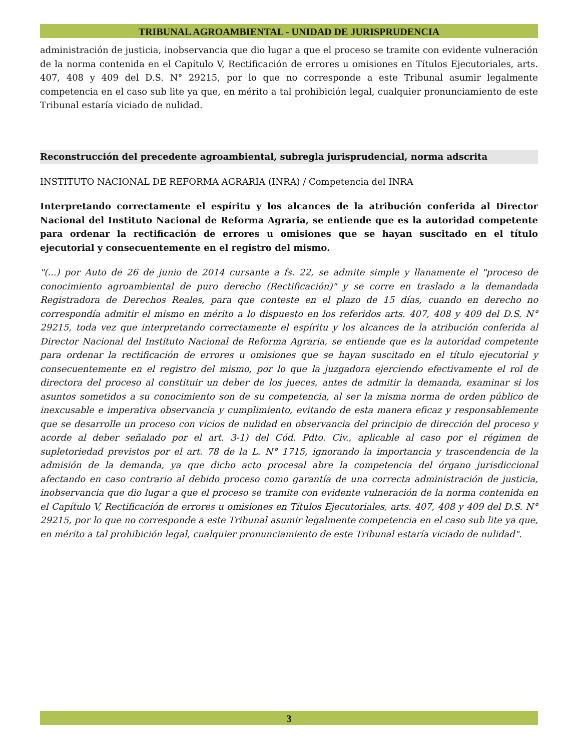TRIBUNAL AGROAMBIENTAL - UNIDAD DE JURISPRUDENCIA
administración de justicia, inobservancia que dio lugar a que el proceso se tramite con evidente vulneración de la norma contenida en el Capítulo V, Rectificación de errores u omisiones en Títulos Ejecutoriales, arts. 407, 408 y 409 del D.S. N° 29215, por lo que no corresponde a este Tribunal asumir legalmente competencia en el caso sub lite ya que, en mérito a tal prohibición legal, cualquier pronunciamiento de este Tribunal estaría viciado de nulidad.
Reconstrucción del precedente agroambiental, subregla jurisprudencial, norma adscrita
INSTITUTO NACIONAL DE REFORMA AGRARIA (INRA) / Competencia del INRA
Interpretando correctamente el espíritu y los alcances de la atribución conferida al Director Nacional del Instituto Nacional de Reforma Agraria, se entiende que es la autoridad competente para ordenar la rectificación de errores u omisiones que se hayan suscitado en el título ejecutorial y consecuentemente en el registro del mismo.
"(...) por Auto de 26 de junio de 2014 cursante a fs. 22, se admite simple y llanamente el "proceso de conocimiento agroambiental de puro derecho (Rectificación)" y se corre en traslado a la demandada Registradora de Derechos Reales, para que conteste en el plazo de 15 días, cuando en derecho no correspondía admitir el mismo en mérito a lo dispuesto en los referidos arts. 407, 408 y 409 del D.S. N° 29215, toda vez que interpretando correctamente el espíritu y los alcances de la atribución conferida al Director Nacional del Instituto Nacional de Reforma Agraria, se entiende que es la autoridad competente para ordenar la rectificación de errores u omisiones que se hayan suscitado en el título ejecutorial y consecuentemente en el registro del mismo, por lo que la juzgadora ejerciendo efectivamente el rol de directora del proceso al constituir un deber de los jueces, antes de admitir la demanda, examinar si los asuntos sometidos a su conocimiento son de su competencia, al ser la misma norma de orden público de inexcusable e imperativa observancia y cumplimiento, evitando de esta manera eficaz y responsablemente que se desarrolle un proceso con vicios de nulidad en observancia del principio de dirección del proceso y acorde al deber señalado por el art. 3-1) del Cód. Pdto. Civ., aplicable al caso por el régimen de supletoriedad previstos por el art. 78 de la L. N° 1715, ignorando la importancia y trascendencia de la admisión de la demanda, ya que dicho acto procesal abre la competencia del órgano jurisdiccional afectando en caso contrario al debido proceso como garantía de una correcta administración de justicia, inobservancia que dio lugar a que el proceso se tramite con evidente vulneración de la norma contenida en el Capítulo V, Rectificación de errores u omisiones en Títulos Ejecutoriales, arts. 407, 408 y 409 del D.S. N° 29215, por lo que no corresponde a este Tribunal asumir legalmente competencia en el caso sub lite ya que, en mérito a tal prohibición legal, cualquier pronunciamiento de este Tribunal estaría viciado de nulidad".
3